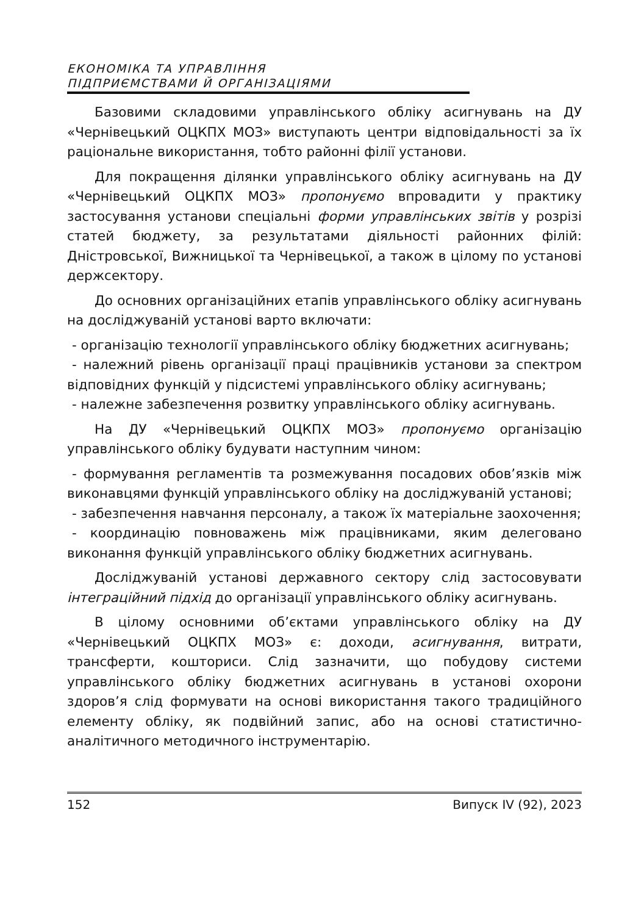ЕКОНОМІКА ТА УПРАВЛІННЯ
ПІДПРИЄМСТВАМИ Й ОРГАНІЗАЦІЯМИ
Базовими складовими управлінського обліку асигнувань на ДУ «Чернівецький ОЦКПХ МОЗ» виступають центри відповідальності за їх раціональне використання, тобто районні філії установи.
Для покращення ділянки управлінського обліку асигнувань на ДУ «Чернівецький ОЦКПХ МОЗ» пропонуємо впровадити у практику застосування установи спеціальні форми управлінських звітів у розрізі статей бюджету, за результатами діяльності районних філій: Дністровської, Вижницької та Чернівецької, а також в цілому по установі держсектору.
До основних організаційних етапів управлінського обліку асигнувань на досліджуваній установі варто включати:
- організацію технології управлінського обліку бюджетних асигнувань;
- належний рівень організації праці працівників установи за спектром відповідних функцій у підсистемі управлінського обліку асигнувань;
- належне забезпечення розвитку управлінського обліку асигнувань.
На ДУ «Чернівецький ОЦКПХ МОЗ» пропонуємо організацію управлінського обліку будувати наступним чином:
- формування регламентів та розмежування посадових обов’язків між виконавцями функцій управлінського обліку на досліджуваній установі;
- забезпечення навчання персоналу, а також їх матеріальне заохочення;
- координацію повноважень між працівниками, яким делеговано виконання функцій управлінського обліку бюджетних асигнувань.
Досліджуваній установі державного сектору слід застосовувати інтеграційний підхід до організації управлінського обліку асигнувань.
В цілому основними об’єктами управлінського обліку на ДУ «Чернівецький ОЦКПХ МОЗ» є: доходи, асигнування, витрати, трансферти, кошториси. Слід зазначити, що побудову системи управлінського обліку бюджетних асигнувань в установі охорони здоров’я слід формувати на основі використання такого традиційного елементу обліку, як подвійний запис, або на основі статистично-аналітичного методичного інструментарію.
152 Випуск IV (92), 2023